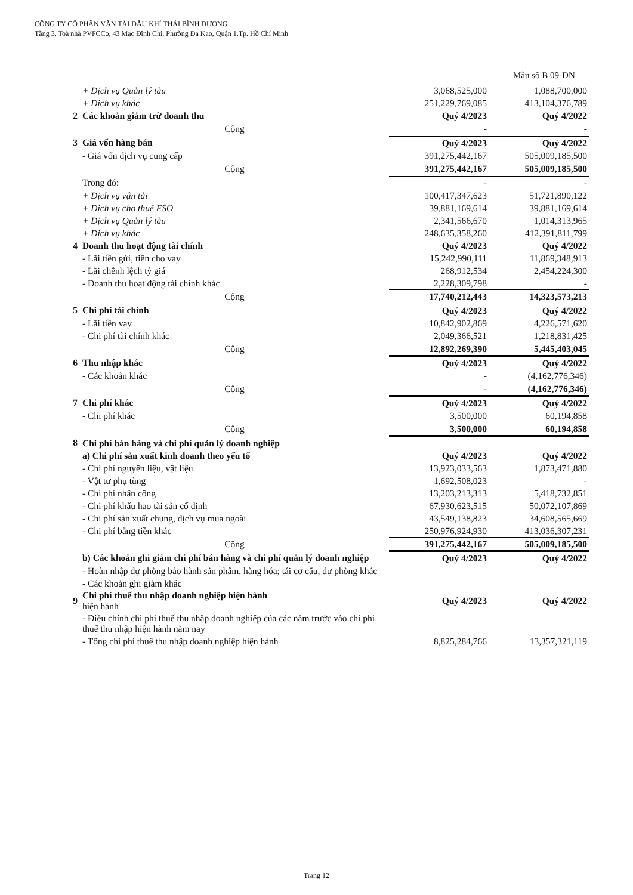CÔNG TY CỔ PHẦN VẬN TẢI DẦU KHÍ THÁI BÌNH DƯƠNG
Tầng 3, Toà nhà PVFCCo, 43 Mạc Đĩnh Chi, Phường Đa Kao, Quận 1,Tp. Hồ Chí Minh
Mẫu số B 09-DN
| | + Dịch vụ Quản lý tàu | 3,068,525,000 | 1,088,700,000 |
| | + Dịch vụ khác | 251,229,769,085 | 413,104,376,789 |
| 2 | Các khoản giảm trừ doanh thu | Quý 4/2023 | Quý 4/2022 |
| | Cộng | - | - |
| 3 | Giá vốn hàng bán | Quý 4/2023 | Quý 4/2022 |
| | - Giá vốn dịch vụ cung cấp | 391,275,442,167 | 505,009,185,500 |
| | Cộng | 391,275,442,167 | 505,009,185,500 |
| | Trong đó: | - | - |
| | + Dịch vụ vận tải | 100,417,347,623 | 51,721,890,122 |
| | + Dịch vụ cho thuê FSO | 39,881,169,614 | 39,881,169,614 |
| | + Dịch vụ Quản lý tàu | 2,341,566,670 | 1,014,313,965 |
| | + Dịch vụ khác | 248,635,358,260 | 412,391,811,799 |
| 4 | Doanh thu hoạt động tài chính | Quý 4/2023 | Quý 4/2022 |
| | - Lãi tiền gửi, tiền cho vay | 15,242,990,111 | 11,869,348,913 |
| | - Lãi chênh lệch tỷ giá | 268,912,534 | 2,454,224,300 |
| | - Doanh thu hoạt động tài chính khác | 2,228,309,798 | - |
| | Cộng | 17,740,212,443 | 14,323,573,213 |
| 5 | Chi phí tài chính | Quý 4/2023 | Quý 4/2022 |
| | - Lãi tiền vay | 10,842,902,869 | 4,226,571,620 |
| | - Chi phí tài chính khác | 2,049,366,521 | 1,218,831,425 |
| | Cộng | 12,892,269,390 | 5,445,403,045 |
| 6 | Thu nhập khác | Quý 4/2023 | Quý 4/2022 |
| | - Các khoản khác | - | (4,162,776,346) |
| | Cộng | - | (4,162,776,346) |
| 7 | Chi phí khác | Quý 4/2023 | Quý 4/2022 |
| | - Chi phí khác | 3,500,000 | 60,194,858 |
| | Cộng | 3,500,000 | 60,194,858 |
| 8 | Chi phí bán hàng và chi phí quản lý doanh nghiệp | | |
| | a) Chi phí sản xuất kinh doanh theo yếu tố | Quý 4/2023 | Quý 4/2022 |
| | - Chi phí nguyên liệu, vật liệu | 13,923,033,563 | 1,873,471,880 |
| | - Vật tư phụ tùng | 1,692,508,023 | - |
| | - Chi phí nhân công | 13,203,213,313 | 5,418,732,851 |
| | - Chi phí khấu hao tài sản cố định | 67,930,623,515 | 50,072,107,869 |
| | - Chi phí sản xuất chung, dịch vụ mua ngoài | 43,549,138,823 | 34,608,565,669 |
| | - Chi phí bằng tiền khác | 250,976,924,930 | 413,036,307,231 |
| | Cộng | 391,275,442,167 | 505,009,185,500 |
| | b) Các khoản ghi giảm chi phí bán hàng và chi phí quản lý doanh nghiệp | Quý 4/2023 | Quý 4/2022 |
| | - Hoàn nhập dự phòng bảo hành sản phẩm, hàng hóa; tái cơ cấu, dự phòng khác | | |
| | - Các khoản ghi giảm khác | | |
| 9 | Chi phí thuế thu nhập doanh nghiệp hiện hành hiện hành | Quý 4/2023 | Quý 4/2022 |
| | - Điều chỉnh chi phí thuế thu nhập doanh nghiệp của các năm trước vào chi phí thuế thu nhập hiện hành năm nay | | |
| | - Tổng chi phí thuế thu nhập doanh nghiệp hiện hành | 8,825,284,766 | 13,357,321,119 |
Trang 12